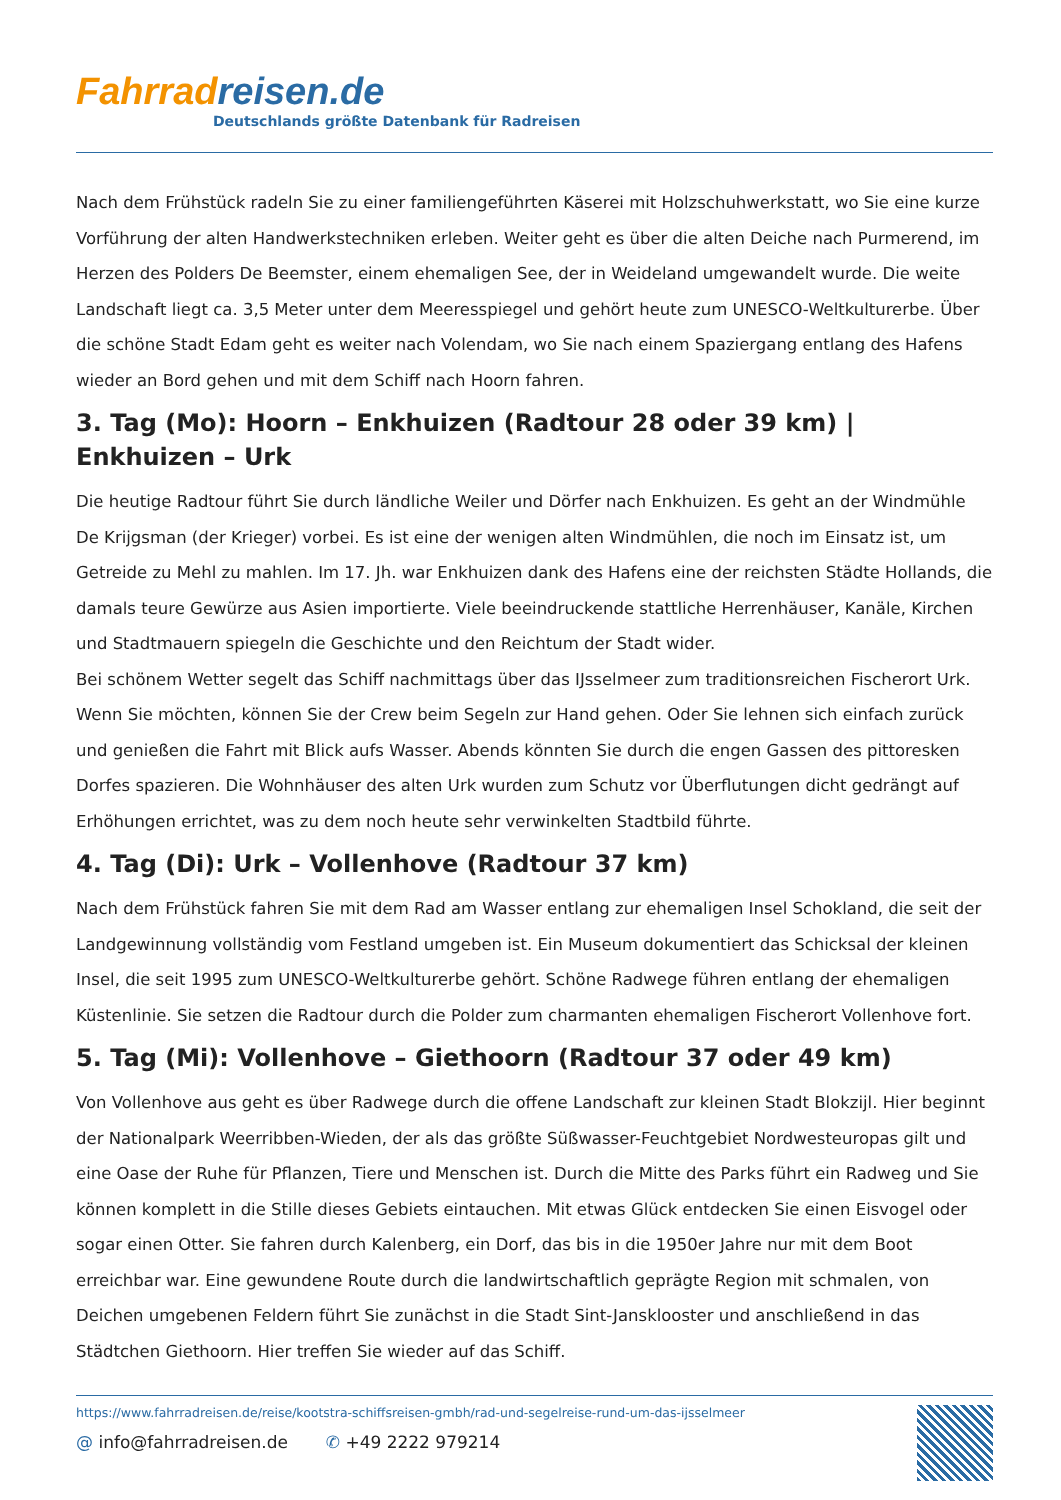Fahrrad reisen.de
Deutschlands größte Datenbank für Radreisen
Nach dem Frühstück radeln Sie zu einer familiengeführten Käserei mit Holzschuhwerkstatt, wo Sie eine kurze Vorführung der alten Handwerkstechniken erleben. Weiter geht es über die alten Deiche nach Purmerend, im Herzen des Polders De Beemster, einem ehemaligen See, der in Weideland umgewandelt wurde. Die weite Landschaft liegt ca. 3,5 Meter unter dem Meeresspiegel und gehört heute zum UNESCO-Weltkulturerbe. Über die schöne Stadt Edam geht es weiter nach Volendam, wo Sie nach einem Spaziergang entlang des Hafens wieder an Bord gehen und mit dem Schiff nach Hoorn fahren.
3. Tag (Mo): Hoorn – Enkhuizen (Radtour 28 oder 39 km) | Enkhuizen – Urk
Die heutige Radtour führt Sie durch ländliche Weiler und Dörfer nach Enkhuizen. Es geht an der Windmühle De Krijgsman (der Krieger) vorbei. Es ist eine der wenigen alten Windmühlen, die noch im Einsatz ist, um Getreide zu Mehl zu mahlen. Im 17. Jh. war Enkhuizen dank des Hafens eine der reichsten Städte Hollands, die damals teure Gewürze aus Asien importierte. Viele beeindruckende stattliche Herrenhäuser, Kanäle, Kirchen und Stadtmauern spiegeln die Geschichte und den Reichtum der Stadt wider.
Bei schönem Wetter segelt das Schiff nachmittags über das IJsselmeer zum traditionsreichen Fischerort Urk. Wenn Sie möchten, können Sie der Crew beim Segeln zur Hand gehen. Oder Sie lehnen sich einfach zurück und genießen die Fahrt mit Blick aufs Wasser. Abends könnten Sie durch die engen Gassen des pittoresken Dorfes spazieren. Die Wohnhäuser des alten Urk wurden zum Schutz vor Überflutungen dicht gedrängt auf Erhöhungen errichtet, was zu dem noch heute sehr verwinkelten Stadtbild führte.
4. Tag (Di): Urk – Vollenhove (Radtour 37 km)
Nach dem Frühstück fahren Sie mit dem Rad am Wasser entlang zur ehemaligen Insel Schokland, die seit der Landgewinnung vollständig vom Festland umgeben ist. Ein Museum dokumentiert das Schicksal der kleinen Insel, die seit 1995 zum UNESCO-Weltkulturerbe gehört. Schöne Radwege führen entlang der ehemaligen Küstenlinie. Sie setzen die Radtour durch die Polder zum charmanten ehemaligen Fischerort Vollenhove fort.
5. Tag (Mi): Vollenhove – Giethoorn (Radtour 37 oder 49 km)
Von Vollenhove aus geht es über Radwege durch die offene Landschaft zur kleinen Stadt Blokzijl. Hier beginnt der Nationalpark Weerribben-Wieden, der als das größte Süßwasser-Feuchtgebiet Nordwesteuropas gilt und eine Oase der Ruhe für Pflanzen, Tiere und Menschen ist. Durch die Mitte des Parks führt ein Radweg und Sie können komplett in die Stille dieses Gebiets eintauchen. Mit etwas Glück entdecken Sie einen Eisvogel oder sogar einen Otter. Sie fahren durch Kalenberg, ein Dorf, das bis in die 1950er Jahre nur mit dem Boot erreichbar war. Eine gewundene Route durch die landwirtschaftlich geprägte Region mit schmalen, von Deichen umgebenen Feldern führt Sie zunächst in die Stadt Sint-Jansklooster und anschließend in das Städtchen Giethoorn. Hier treffen Sie wieder auf das Schiff.
https://www.fahrradreisen.de/reise/kootstra-schiffsreisen-gmbh/rad-und-segelreise-rund-um-das-ijsselmeer
@ info@fahrradreisen.de ✆ +49 2222 979214